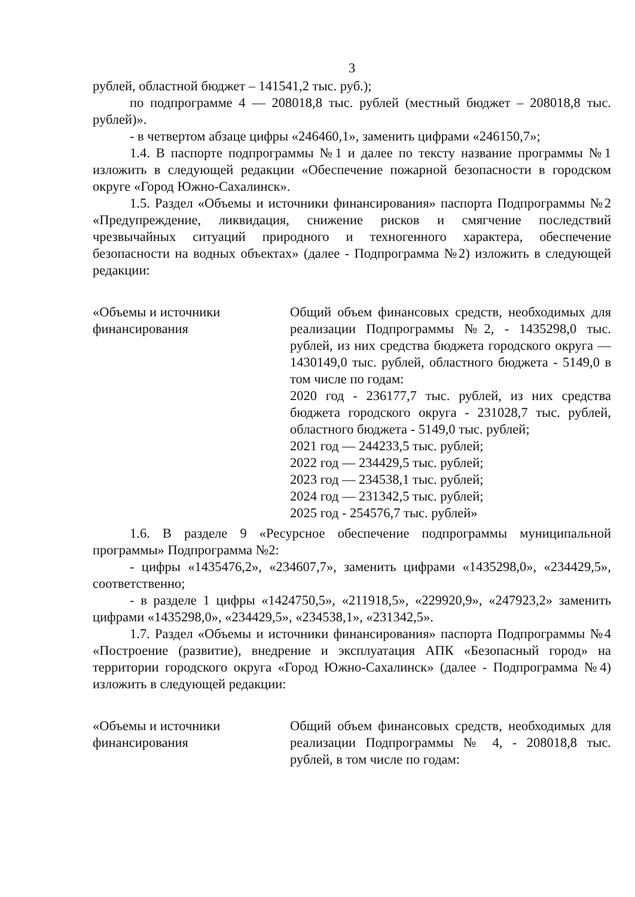3
рублей, областной бюджет – 141541,2 тыс. руб.);
по подпрограмме 4 — 208018,8 тыс. рублей (местный бюджет – 208018,8 тыс. рублей)».
- в четвертом абзаце цифры «246460,1», заменить цифрами «246150,7»;
1.4. В паспорте подпрограммы №1 и далее по тексту название программы №1 изложить в следующей редакции «Обеспечение пожарной безопасности в городском округе «Город Южно-Сахалинск».
1.5. Раздел «Объемы и источники финансирования» паспорта Подпрограммы №2 «Предупреждение, ликвидация, снижение рисков и смягчение последствий чрезвычайных ситуаций природного и техногенного характера, обеспечение безопасности на водных объектах» (далее - Подпрограмма №2) изложить в следующей редакции:
| «Объемы и источники финансирования | Общий объем финансовых средств, необходимых для реализации Подпрограммы №2, - 1435298,0 тыс. рублей, из них средства бюджета городского округа — 1430149,0 тыс. рублей, областного бюджета - 5149,0 в том числе по годам: 2020 год - 236177,7 тыс. рублей, из них средства бюджета городского округа - 231028,7 тыс. рублей, областного бюджета - 5149,0 тыс. рублей; 2021 год — 244233,5 тыс. рублей; 2022 год — 234429,5 тыс. рублей; 2023 год — 234538,1 тыс. рублей; 2024 год — 231342,5 тыс. рублей; 2025 год - 254576,7 тыс. рублей» |
1.6. В разделе 9 «Ресурсное обеспечение подпрограммы муниципальной программы» Подпрограмма №2:
- цифры «1435476,2», «234607,7», заменить цифрами «1435298,0», «234429,5», соответственно;
- в разделе 1 цифры «1424750,5», «211918,5», «229920,9», «247923,2» заменить цифрами «1435298,0», «234429,5», «234538,1», «231342,5».
1.7. Раздел «Объемы и источники финансирования» паспорта Подпрограммы №4 «Построение (развитие), внедрение и эксплуатация АПК «Безопасный город» на территории городского округа «Город Южно-Сахалинск» (далее - Подпрограмма №4) изложить в следующей редакции:
| «Объемы и источники финансирования | Общий объем финансовых средств, необходимых для реализации Подпрограммы № 4, - 208018,8 тыс. рублей, в том числе по годам: |